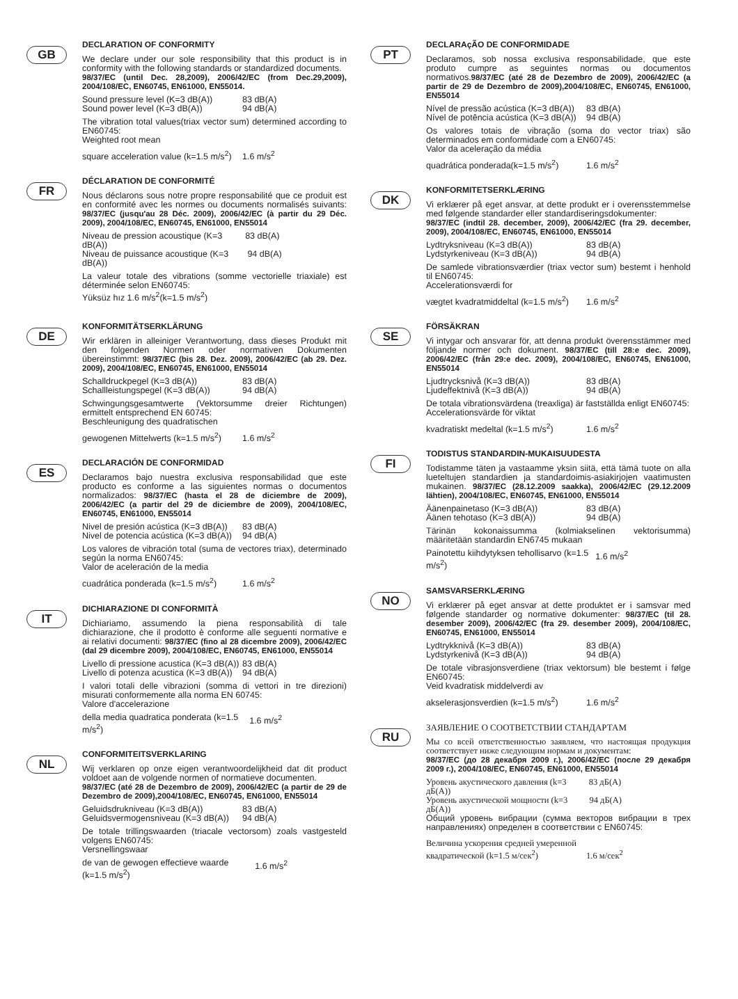GB
DECLARATION OF CONFORMITY
We declare under our sole responsibility that this product is in conformity with the following standards or standardized documents.
98/37/EC (until Dec. 28,2009), 2006/42/EC (from Dec.29,2009), 2004/108/EC, EN60745, EN61000, EN55014.
Sound pressure level (K=3 dB(A)) 83 dB(A)
Sound power level (K=3 dB(A)) 94 dB(A)
The vibration total values(triax vector sum) determined according to EN60745:
Weighted root mean
square acceleration value (k=1.5 m/s<sup>2</sup>) 1.6 m/s<sup>2</sup>
FR
DÉCLARATION DE CONFORMITÉ
Nous déclarons sous notre propre responsabilité que ce produit est en conformité avec les normes ou documents normalisés suivants: 98/37/EC (jusqu'au 28 Déc. 2009), 2006/42/EC (à partir du 29 Déc. 2009), 2004/108/EC, EN60745, EN61000, EN55014
Niveau de pression acoustique (K=3 dB(A)) 83 dB(A)
Niveau de puissance acoustique (K=3 dB(A)) 94 dB(A)
La valeur totale des vibrations (somme vectorielle triaxiale) est déterminée selon EN60745:
Yüksüz hız 1.6 m/s<sup>2</sup>(k=1.5 m/s<sup>2</sup>)
DE
KONFORMITÄTSERKLÄRUNG
Wir erklären in alleiniger Verantwortung, dass dieses Produkt mit den folgenden Normen oder normativen Dokumenten übereinstimmt: 98/37/EC (bis 28. Dez. 2009), 2006/42/EC (ab 29. Dez. 2009), 2004/108/EC, EN60745, EN61000, EN55014
Schalldruckpegel (K=3 dB(A)) 83 dB(A)
Schallleistungspegel (K=3 dB(A)) 94 dB(A)
Schwingungsgesamtwerte (Vektorsumme dreier Richtungen) ermittelt entsprechend EN 60745:
Beschleunigung des quadratischen
gewogenen Mittelwerts (k=1.5 m/s<sup>2</sup>) 1.6 m/s<sup>2</sup>
ES
DECLARACIÓN DE CONFORMIDAD
Declaramos bajo nuestra exclusiva responsabilidad que este producto es conforme a las siguientes normas o documentos normalizados: 98/37/EC (hasta el 28 de diciembre de 2009), 2006/42/EC (a partir del 29 de diciembre de 2009), 2004/108/EC, EN60745, EN61000, EN55014
Nivel de presión acústica (K=3 dB(A)) 83 dB(A)
Nivel de potencia acústica (K=3 dB(A)) 94 dB(A)
Los valores de vibración total (suma de vectores triax), determinado según la norma EN60745:
Valor de aceleración de la media
cuadrática ponderada (k=1.5 m/s<sup>2</sup>) 1.6 m/s<sup>2</sup>
IT
DICHIARAZIONE DI CONFORMITÀ
Dichiariamo, assumendo la piena responsabilità di tale dichiarazione, che il prodotto è conforme alle seguenti normative e ai relativi documenti: 98/37/EC (fino al 28 dicembre 2009), 2006/42/EC (dal 29 dicembre 2009), 2004/108/EC, EN60745, EN61000, EN55014
Livello di pressione acustica (K=3 dB(A)) 83 dB(A)
Livello di potenza acustica (K=3 dB(A)) 94 dB(A)
I valori totali delle vibrazioni (somma di vettori in tre direzioni) misurati conformemente alla norma EN 60745:
Valore d'accelerazione
della media quadratica ponderata (k=1.5 m/s<sup>2</sup>) 1.6 m/s<sup>2</sup>
NL
CONFORMITEITSVERKLARING
Wij verklaren op onze eigen verantwoordelijkheid dat dit product voldoet aan de volgende normen of normatieve documenten.
98/37/EC (até 28 de Dezembro de 2009), 2006/42/EC (a partir de 29 de Dezembro de 2009),2004/108/EC, EN60745, EN61000, EN55014
Geluidsdrukniveau (K=3 dB(A)) 83 dB(A)
Geluidsvermogensniveau (K=3 dB(A)) 94 dB(A)
De totale trillingswaarden (triacale vectorsom) zoals vastgesteld volgens EN60745:
Versnellingswaar
de van de gewogen effectieve waarde (k=1.5 m/s<sup>2</sup>) 1.6 m/s<sup>2</sup>
PT
DECLARAçÃO DE CONFORMIDADE
Declaramos, sob nossa exclusiva responsabilidade, que este produto cumpre as seguintes normas ou documentos normativos.98/37/EC (até 28 de Dezembro de 2009), 2006/42/EC (a partir de 29 de Dezembro de 2009),2004/108/EC, EN60745, EN61000, EN55014
Nível de pressão acústica (K=3 dB(A)) 83 dB(A)
Nível de potência acústica (K=3 dB(A)) 94 dB(A)
Os valores totais de vibração (soma do vector triax) são determinados em conformidade com a EN60745:
Valor da aceleração da média
quadrática ponderada(k=1.5 m/s<sup>2</sup>) 1.6 m/s<sup>2</sup>
DK
KONFORMITETSERKLÆRING
Vi erklærer på eget ansvar, at dette produkt er i overensstemmelse med følgende standarder eller standardiseringsdokumenter:
98/37/EC (indtil 28. december, 2009), 2006/42/EC (fra 29. december, 2009), 2004/108/EC, EN60745, EN61000, EN55014
Lydtryksniveau (K=3 dB(A)) 83 dB(A)
Lydstyrkeniveau (K=3 dB(A)) 94 dB(A)
De samlede vibrationsværdier (triax vector sum) bestemt i henhold til EN60745:
Accelerationsværdi for
vægtet kvadratmiddeltal (k=1.5 m/s<sup>2</sup>) 1.6 m/s<sup>2</sup>
SE
FÖRSÄKRAN
Vi intygar och ansvarar för, att denna produkt överensstämmer med följande normer och dokument. 98/37/EC (till 28:e dec. 2009), 2006/42/EC (från 29:e dec. 2009), 2004/108/EC, EN60745, EN61000, EN55014
Ljudtrycksnivå (K=3 dB(A)) 83 dB(A)
Ljudeffektnivå (K=3 dB(A)) 94 dB(A)
De totala vibrationsvärdena (treaxliga) är fastställda enligt EN60745:
Accelerationsvärde för viktat
kvadratiskt medeltal (k=1.5 m/s<sup>2</sup>) 1.6 m/s<sup>2</sup>
FI
TODISTUS STANDARDIN-MUKAISUUDESTA
Todistamme täten ja vastaamme yksin siitä, että tämä tuote on alla lueteltujen standardien ja standardoimis-asiakirjojen vaatimusten mukainen. 98/37/EC (28.12.2009 saakka), 2006/42/EC (29.12.2009 lähtien), 2004/108/EC, EN60745, EN61000, EN55014
Äänenpainetaso (K=3 dB(A)) 83 dB(A)
Äänen tehotaso (K=3 dB(A)) 94 dB(A)
Tärinän kokonaissumma (kolmiakselinen vektorisumma) määritetään standardin EN6745 mukaan
Painotettu kiihdytyksen tehollisarvo (k=1.5 m/s<sup>2</sup>) 1.6 m/s<sup>2</sup>
NO
SAMSVARSERKLÆRING
Vi erklærer på eget ansvar at dette produktet er i samsvar med følgende standarder og normative dokumenter: 98/37/EC (til 28. desember 2009), 2006/42/EC (fra 29. desember 2009), 2004/108/EC, EN60745, EN61000, EN55014
Lydtrykknivå (K=3 dB(A)) 83 dB(A)
Lydstyrkenivå (K=3 dB(A)) 94 dB(A)
De totale vibrasjonsverdiene (triax vektorsum) ble bestemt i følge EN60745:
Veid kvadratisk middelverdi av
akselerasjonsverdien (k=1.5 m/s<sup>2</sup>) 1.6 m/s<sup>2</sup>
RU
ЗАЯВЛЕНИЕ О СООТВЕТСТВИИ СТАНДАРТАМ
Мы со всей ответственностью заявляем, что настоящая продукция соответствует ниже следующим нормам и документам:
98/37/EC (до 28 декабря 2009 г.), 2006/42/EC (после 29 декабря 2009 г.), 2004/108/EC, EN60745, EN61000, EN55014
Уровень акустического давления (k=3 дБ(А)) 83 дБ(А)
Уровень акустической мощности (k=3 дБ(А)) 94 дБ(А)
Общий уровень вибрации (сумма векторов вибрации в трех направлениях) определен в соответствии с EN60745:
Величина ускорения средней умеренной
квадратической (k=1.5 м/сек<sup>2</sup>) 1.6 м/сек<sup>2</sup>